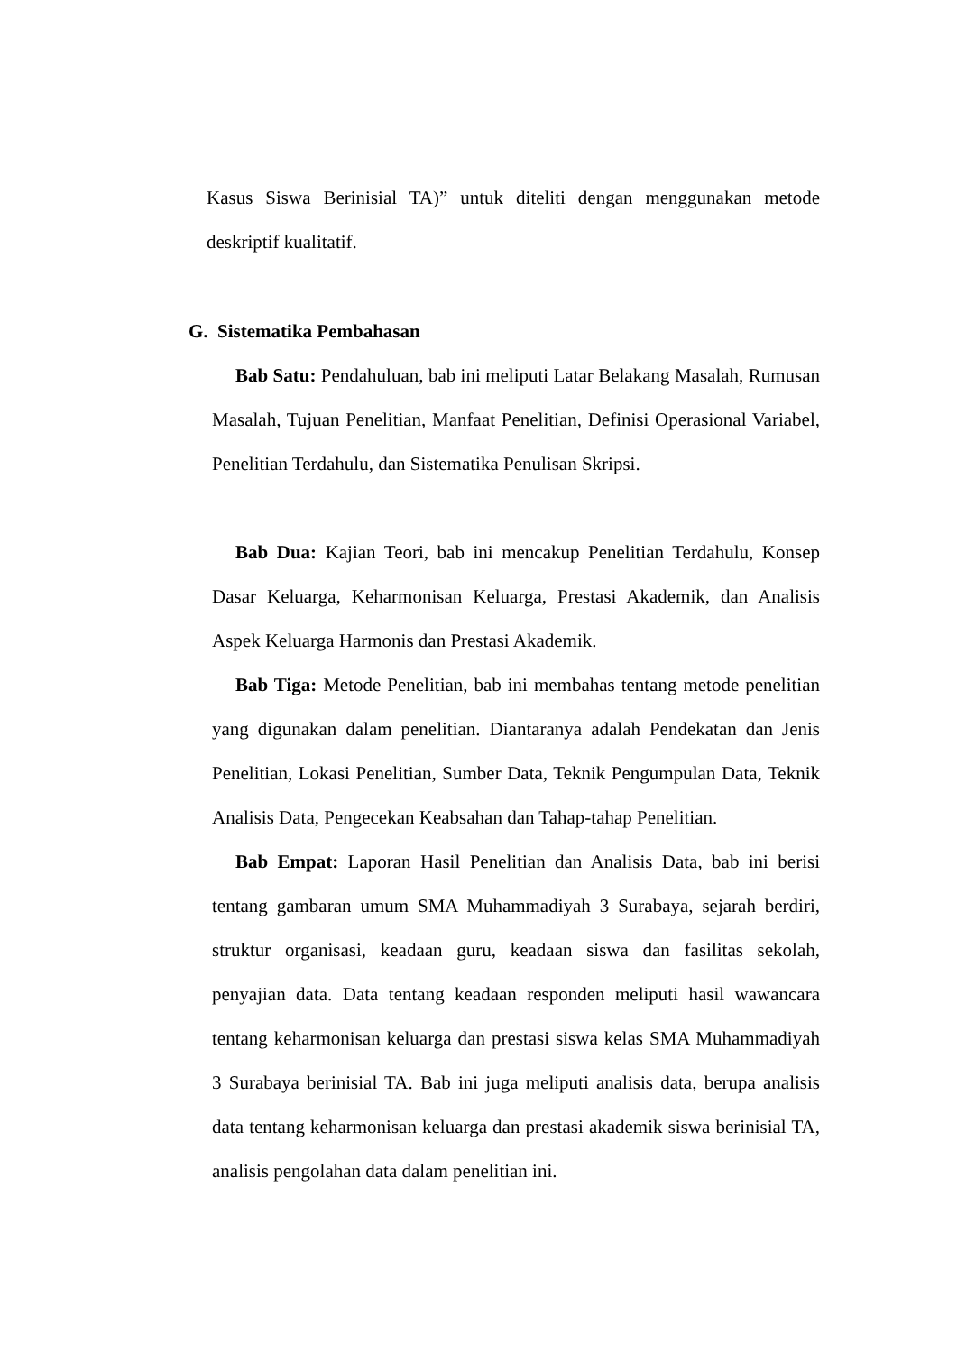Kasus Siswa Berinisial TA)” untuk diteliti dengan menggunakan metode deskriptif kualitatif.
G. Sistematika Pembahasan
Bab Satu: Pendahuluan, bab ini meliputi Latar Belakang Masalah, Rumusan Masalah, Tujuan Penelitian, Manfaat Penelitian, Definisi Operasional Variabel, Penelitian Terdahulu, dan Sistematika Penulisan Skripsi.
Bab Dua: Kajian Teori, bab ini mencakup Penelitian Terdahulu, Konsep Dasar Keluarga, Keharmonisan Keluarga, Prestasi Akademik, dan Analisis Aspek Keluarga Harmonis dan Prestasi Akademik.
Bab Tiga: Metode Penelitian, bab ini membahas tentang metode penelitian yang digunakan dalam penelitian. Diantaranya adalah Pendekatan dan Jenis Penelitian, Lokasi Penelitian, Sumber Data, Teknik Pengumpulan Data, Teknik Analisis Data, Pengecekan Keabsahan dan Tahap-tahap Penelitian.
Bab Empat: Laporan Hasil Penelitian dan Analisis Data, bab ini berisi tentang gambaran umum SMA Muhammadiyah 3 Surabaya, sejarah berdiri, struktur organisasi, keadaan guru, keadaan siswa dan fasilitas sekolah, penyajian data. Data tentang keadaan responden meliputi hasil wawancara tentang keharmonisan keluarga dan prestasi siswa kelas SMA Muhammadiyah 3 Surabaya berinisial TA. Bab ini juga meliputi analisis data, berupa analisis data tentang keharmonisan keluarga dan prestasi akademik siswa berinisial TA, analisis pengolahan data dalam penelitian ini.